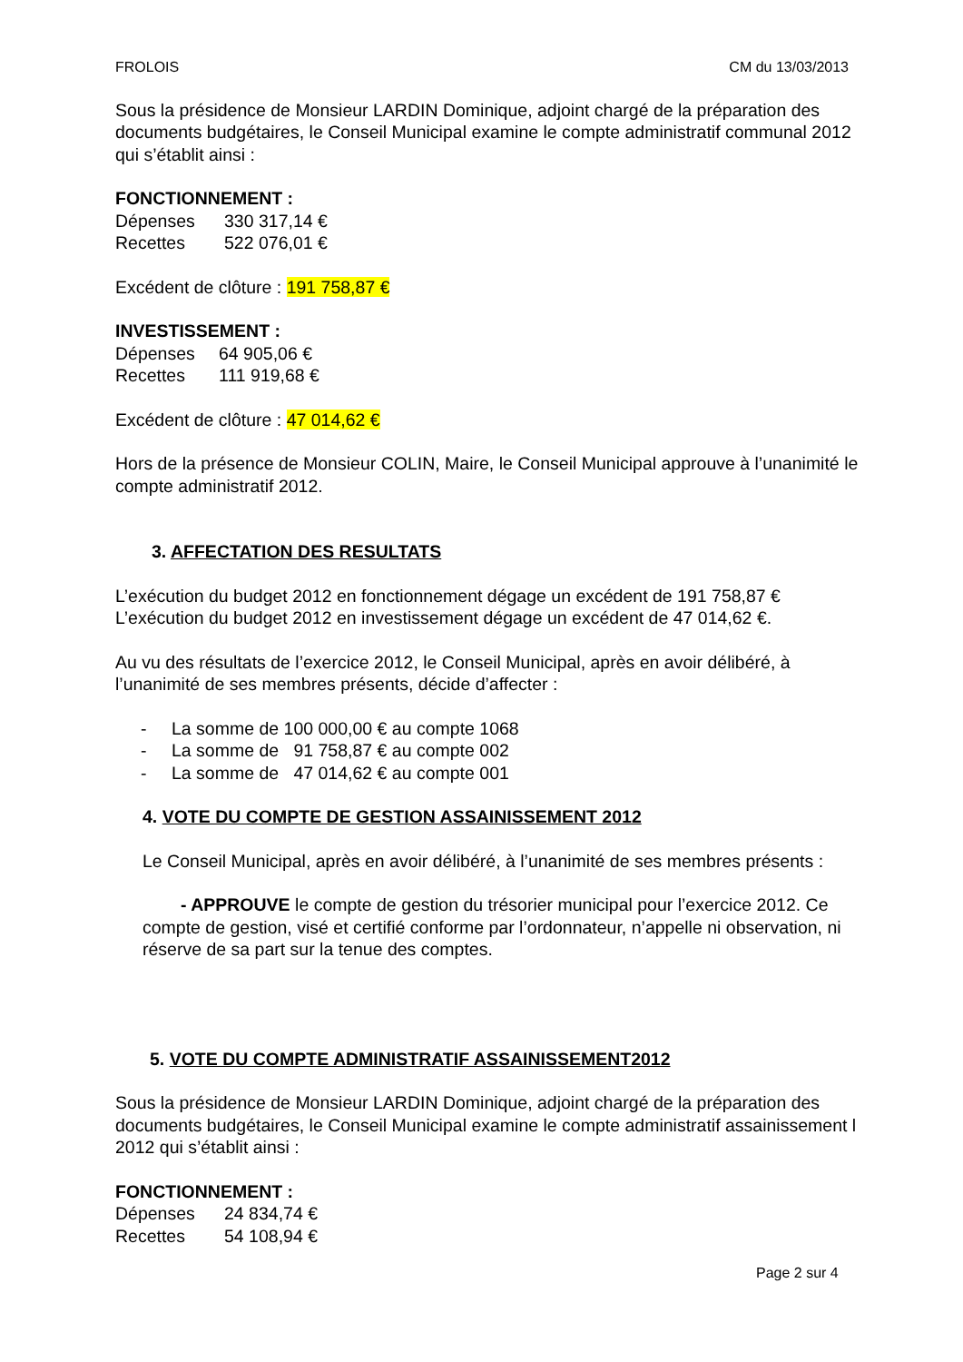FROLOIS CM du 13/03/2013
Sous la présidence de Monsieur LARDIN Dominique, adjoint chargé de la préparation des documents budgétaires, le Conseil Municipal examine le compte administratif communal 2012 qui s’établit ainsi :
FONCTIONNEMENT :
Dépenses 330 317,14 €
Recettes 522 076,01 €
Excédent de clôture : 191 758,87 €
INVESTISSEMENT :
Dépenses 64 905,06 €
Recettes 111 919,68 €
Excédent de clôture : 47 014,62 €
Hors de la présence de Monsieur COLIN, Maire, le Conseil Municipal approuve à l’unanimité le compte administratif 2012.
3. AFFECTATION DES RESULTATS
L’exécution du budget 2012 en fonctionnement dégage un excédent de 191 758,87 €
L’exécution du budget 2012 en investissement dégage un excédent de 47 014,62 €.
Au vu des résultats de l’exercice 2012, le Conseil Municipal, après en avoir délibéré, à l’unanimité de ses membres présents, décide d’affecter :
- La somme de 100 000,00 € au compte 1068
- La somme de 91 758,87 € au compte 002
- La somme de 47 014,62 € au compte 001
4. VOTE DU COMPTE DE GESTION ASSAINISSEMENT 2012
Le Conseil Municipal, après en avoir délibéré, à l’unanimité de ses membres présents :
- APPROUVE le compte de gestion du trésorier municipal pour l’exercice 2012. Ce compte de gestion, visé et certifié conforme par l’ordonnateur, n’appelle ni observation, ni réserve de sa part sur la tenue des comptes.
5. VOTE DU COMPTE ADMINISTRATIF ASSAINISSEMENT2012
Sous la présidence de Monsieur LARDIN Dominique, adjoint chargé de la préparation des documents budgétaires, le Conseil Municipal examine le compte administratif assainissement l 2012 qui s’établit ainsi :
FONCTIONNEMENT :
Dépenses 24 834,74 €
Recettes 54 108,94 €
Page 2 sur 4